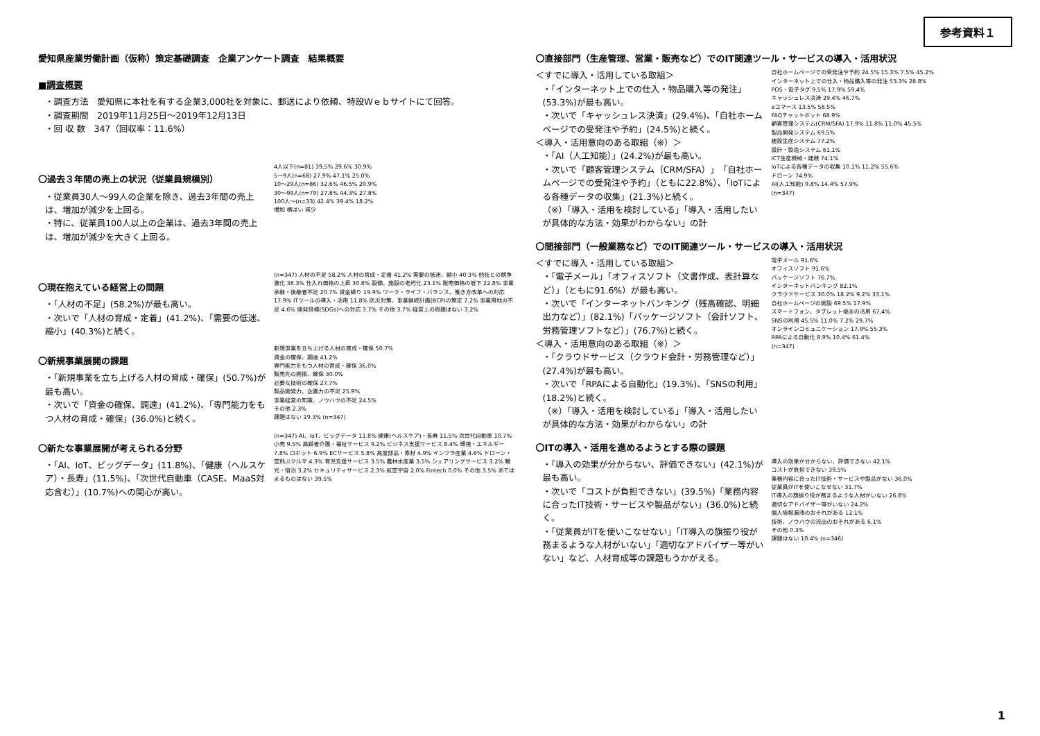参考資料１
愛知県産業労働計画（仮称）策定基礎調査　企業アンケート調査　結果概要
■調査概要
・調査方法　愛知県に本社を有する企業3,000社を対象に、郵送により依頼、特設Ｗｅｂサイトにて回答。
・調査期間　2019年11月25日～2019年12月13日
・回 収 数　347（回収率：11.6%）
〇過去３年間の売上の状況（従業員規模別）
・従業員30人～99人の企業を除き、過去3年間の売上は、増加が減少を上回る。
・特に、従業員100人以上の企業は、過去3年間の売上は、増加が減少を大きく上回る。
4人以下(n=81) 39.5% 29.6% 30.9%
5～9人(n=68) 27.9% 47.1% 25.0%
10～29人(n=86) 32.6% 46.5% 20.9%
30～99人(n=79) 27.8% 44.3% 27.8%
100人～(n=33) 42.4% 39.4% 18.2%
増加 横ばい 減少
〇現在抱えている経営上の問題
・「人材の不足」(58.2%)が最も高い。
・次いで「人材の育成・定着」(41.2%)、「需要の低迷、縮小」(40.3%)と続く。
(n=347) 人材の不足 58.2% 人材の育成・定着 41.2% 需要の低迷、縮小 40.3% 他社との競争激化 38.3% 仕入れ価格の上昇 30.8% 設備、施設の老朽化 23.1% 販売価格の低下 22.8% 事業承継・後継者不足 20.7% 資金繰り 19.9% ワーク・ライフ・バランス、働き方改革への対応 17.9% ITツールの導入・活用 11.8% 防災対策、事業継続計画(BCP)の策定 7.2% 事業用地の不足 4.6% 開発目標(SDGs)への対応 3.7% その他 3.7% 経営上の問題はない 3.2%
〇新規事業展開の課題
・「新規事業を立ち上げる人材の育成・確保」(50.7%)が最も高い。
・次いで「資金の確保、調達」(41.2%)、「専門能力をもつ人材の育成・確保」(36.0%)と続く。
新規事業を立ち上げる人材の育成・確保 50.7%
資金の確保、調達 41.2%
専門能力をもつ人材の育成・確保 36.0%
販売先の開拓、確保 30.0%
必要な技術の確保 27.7%
製品開発力、企画力の不足 25.9%
事業経営の知識、ノウハウの不足 24.5%
その他 2.3%
課題はない 19.3% (n=347)
〇新たな事業展開が考えられる分野
・「AI、IoT、ビッグデータ」(11.8%)、「健康（ヘルスケア）・長寿」(11.5%)、「次世代自動車（CASE、MaaS対応含む）」(10.7%)への関心が高い。
(n=347) AI、IoT、ビッグデータ 11.8% 健康(ヘルスケア)・長寿 11.5% 次世代自動車 10.7% 小売 9.5% 高齢者介護・福祉サービス 9.2% ビジネス支援サービス 8.4% 環境・エネルギー 7.8% ロボット 6.9% ECサービス 5.8% 高度部品・素材 4.9% インフラ産業 4.6% ドローン・空飛ぶクルマ 4.3% 育児支援サービス 3.5% 農林水産業 3.5% シェアリングサービス 3.2% 観光・宿泊 3.2% セキュリティサービス 2.3% 航空宇宙 2.0% Fintech 0.0% その他 3.5% あてはまるものはない 39.5%
〇直接部門（生産管理、営業・販売など）でのIT関連ツール・サービスの導入・活用状況
＜すでに導入・活用している取組＞
・「インターネット上での仕入・物品購入等の発注」(53.3%)が最も高い。
・次いで「キャッシュレス決済」(29.4%)、「自社ホームページでの受発注や予約」(24.5%)と続く。
＜導入・活用意向のある取組（※）＞
・「AI（人工知能）」(24.2%)が最も高い。
・次いで「顧客管理システム（CRM/SFA）」「自社ホームページでの受発注や予約」（ともに22.8%）、「IoTによる各種データの収集」(21.3%)と続く。
（※）「導入・活用を検討している」「導入・活用したいが具体的な方法・効果がわからない」の計
自社ホームページでの受発注や予約 24.5% 15.3% 7.5% 45.2%
インターネット上での仕入・物品購入等の発注 53.3% 28.8%
POS・電子タグ 9.5% 17.9% 59.4%
キャッシュレス決済 29.4% 46.7%
eコマース 13.5% 58.5%
FAQチャットボット 68.9%
顧客管理システム(CRM/SFA) 17.9% 11.8% 11.0% 45.5%
製品開発システム 69.5%
建設生産システム 77.2%
設計・製造システム 61.1%
ICT生産機械・建機 74.1%
IoTによる各種データの収集 10.1% 11.2% 55.6%
ドローン 74.9%
AI(人工知能) 9.8% 14.4% 57.9%
(n=347)
〇間接部門（一般業務など）でのIT関連ツール・サービスの導入・活用状況
＜すでに導入・活用している取組＞
・「電子メール」「オフィスソフト（文書作成、表計算など）」（ともに91.6%）が最も高い。
・次いで「インターネットバンキング（残高確認、明細出力など）」(82.1%)「パッケージソフト（会計ソフト、労務管理ソフトなど）」(76.7%)と続く。
＜導入・活用意向のある取組（※）＞
・「クラウドサービス（クラウド会計・労務管理など）」(27.4%)が最も高い。
・次いで「RPAによる自動化」(19.3%)、「SNSの利用」(18.2%)と続く。
（※）「導入・活用を検討している」「導入・活用したいが具体的な方法・効果がわからない」の計
電子メール 91.6%
オフィスソフト 91.6%
パッケージソフト 76.7%
インターネットバンキング 82.1%
クラウドサービス 30.0% 18.2% 9.2% 33.1%
自社ホームページの開設 69.5% 17.9%
スマートフォン、タブレット端末の活用 67.4%
SNSの利用 45.5% 11.0% 7.2% 29.7%
オンラインコミュニケーション 17.9% 55.3%
RPAによる自動化 8.9% 10.4% 61.4%
(n=347)
〇ITの導入・活用を進めるようとする際の課題
・「導入の効果が分からない、評価できない」(42.1%)が最も高い。
・次いで「コストが負担できない」(39.5%)「業務内容に合ったIT技術・サービスや製品がない」(36.0%)と続く。
・「従業員がITを使いこなせない」「IT導入の旗振り役が務まるような人材がいない」「適切なアドバイザー等がいない」など、人材育成等の課題もうかがえる。
導入の効果が分からない、評価できない 42.1%
コストが負担できない 39.5%
業務内容に合ったIT技術・サービスや製品がない 36.0%
従業員がITを使いこなせない 31.7%
IT導入の旗振り役が務まるような人材がいない 26.8%
適切なアドバイザー等がいない 24.2%
個人情報漏洩のおそれがある 12.1%
技術、ノウハウの流出のおそれがある 6.1%
その他 0.3%
課題はない 10.4% (n=346)
1